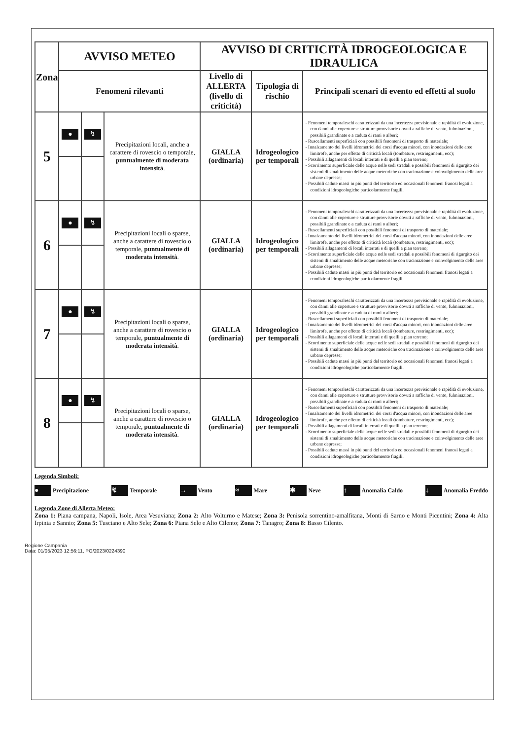| Zona | AVVISO METEO | | | AVVISO DI CRITICITÀ IDROGEOLOGICA E IDRAULICA | | |
| --- | --- | --- | --- | --- | --- | --- |
| | Fenomeni rilevanti | | | Livello di ALLERTA (livello di criticità) | Tipologia di rischio | Principali scenari di evento ed effetti al suolo |
| 5 | ● | ↯ | Precipitazioni locali, anche a carattere di rovescio o temporale, puntualmente di moderata intensità . | GIALLA (ordinaria) | Idrogeologico per temporali | - Fenomeni temporaleschi caratterizzati da una incertezza previsionale e rapidità di evoluzione, con danni alle coperture e strutture provvisorie dovuti a raffiche di vento, fulminazioni, possibili grandinate e a caduta di rami o alberi; - Ruscellamenti superficiali con possibili fenomeni di trasporto di materiale; - Innalzamento dei livelli idrometrici dei corsi d'acqua minori, con inondazioni delle aree limitrofe, anche per effetto di criticità locali (tombature, restringimenti, ecc); - Possibili allagamenti di locali interrati e di quelli a pian terreno; - Scorrimento superficiale delle acque nelle sedi stradali e possibili fenomeni di rigurgito dei sistemi di smaltimento delle acque meteoriche con tracimazione e coinvolgimento delle aree urbane depresse; - Possibili cadute massi in più punti del territorio ed occasionali fenomeni franosi legati a condizioni idrogeologiche particolarmente fragili. |
| 6 | ● | ↯ | Precipitazioni locali o sparse, anche a carattere di rovescio o temporale, puntualmente di moderata intensità . | GIALLA (ordinaria) | Idrogeologico per temporali | - Fenomeni temporaleschi caratterizzati da una incertezza previsionale e rapidità di evoluzione, con danni alle coperture e strutture provvisorie dovuti a raffiche di vento, fulminazioni, possibili grandinate e a caduta di rami o alberi; - Ruscellamenti superficiali con possibili fenomeni di trasporto di materiale; - Innalzamento dei livelli idrometrici dei corsi d'acqua minori, con inondazioni delle aree limitrofe, anche per effetto di criticità locali (tombature, restringimenti, ecc); - Possibili allagamenti di locali interrati e di quelli a pian terreno; - Scorrimento superficiale delle acque nelle sedi stradali e possibili fenomeni di rigurgito dei sistemi di smaltimento delle acque meteoriche con tracimazione e coinvolgimento delle aree urbane depresse; - Possibili cadute massi in più punti del territorio ed occasionali fenomeni franosi legati a condizioni idrogeologiche particolarmente fragili. |
| 7 | ● | ↯ | Precipitazioni locali o sparse, anche a carattere di rovescio o temporale, puntualmente di moderata intensità . | GIALLA (ordinaria) | Idrogeologico per temporali | - Fenomeni temporaleschi caratterizzati da una incertezza previsionale e rapidità di evoluzione, con danni alle coperture e strutture provvisorie dovuti a raffiche di vento, fulminazioni, possibili grandinate e a caduta di rami o alberi; - Ruscellamenti superficiali con possibili fenomeni di trasporto di materiale; - Innalzamento dei livelli idrometrici dei corsi d'acqua minori, con inondazioni delle aree limitrofe, anche per effetto di criticità locali (tombature, restringimenti, ecc); - Possibili allagamenti di locali interrati e di quelli a pian terreno; - Scorrimento superficiale delle acque nelle sedi stradali e possibili fenomeni di rigurgito dei sistemi di smaltimento delle acque meteoriche con tracimazione e coinvolgimento delle aree urbane depresse; - Possibili cadute massi in più punti del territorio ed occasionali fenomeni franosi legati a condizioni idrogeologiche particolarmente fragili. |
| 8 | ● | ↯ | Precipitazioni locali o sparse, anche a carattere di rovescio o temporale, puntualmente di moderata intensità . | GIALLA (ordinaria) | Idrogeologico per temporali | - Fenomeni temporaleschi caratterizzati da una incertezza previsionale e rapidità di evoluzione, con danni alle coperture e strutture provvisorie dovuti a raffiche di vento, fulminazioni, possibili grandinate e a caduta di rami o alberi; - Ruscellamenti superficiali con possibili fenomeni di trasporto di materiale; - Innalzamento dei livelli idrometrici dei corsi d'acqua minori, con inondazioni delle aree limitrofe, anche per effetto di criticità locali (tombature, restringimenti, ecc); - Possibili allagamenti di locali interrati e di quelli a pian terreno; - Scorrimento superficiale delle acque nelle sedi stradali e possibili fenomeni di rigurgito dei sistemi di smaltimento delle acque meteoriche con tracimazione e coinvolgimento delle aree urbane depresse; - Possibili cadute massi in più punti del territorio ed occasionali fenomeni franosi legati a condizioni idrogeologiche particolarmente fragili. |
Legenda Simboli:
● Precipitazione ↯ Temporale → Vento ≈ Mare ✱ Neve ↑ Anomalia Caldo ↓ Anomalia Freddo
Legenda Zone di Allerta Meteo:
Zona 1: Piana campana, Napoli, Isole, Area Vesuviana; Zona 2: Alto Volturno e Matese; Zona 3: Penisola sorrentino-amalfitana, Monti di Sarno e Monti Picentini; Zona 4: Alta Irpinia e Sannio; Zona 5: Tusciano e Alto Sele; Zona 6: Piana Sele e Alto Cilento; Zona 7: Tanagro; Zona 8: Basso Cilento.
Regione Campania
Data: 01/05/2023 12:56:11, PG/2023/0224390